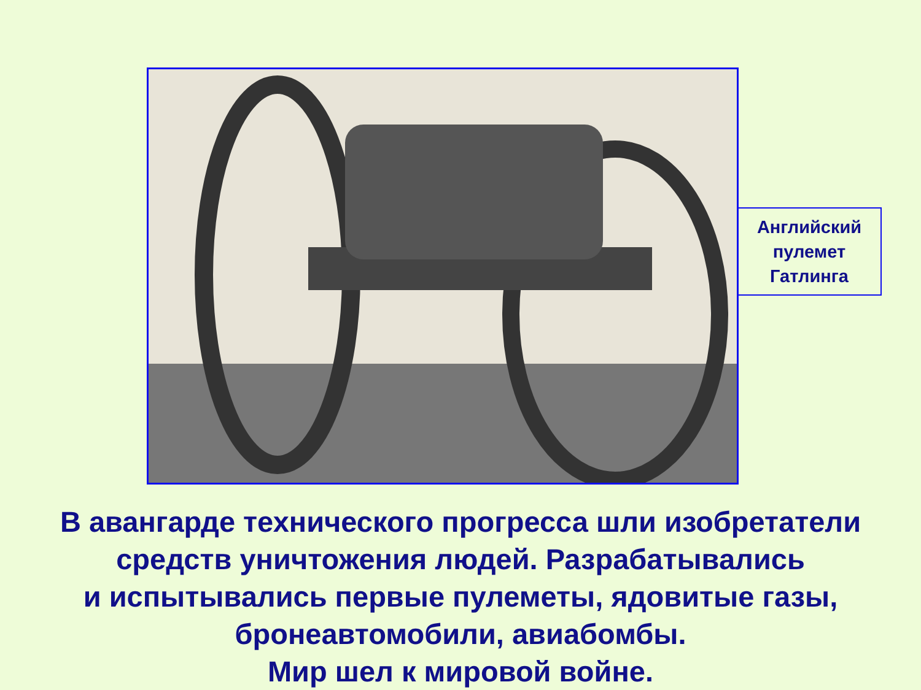Английский
пулемет
Гатлинга
В авангарде технического прогресса шли изобретатели
средств уничтожения людей. Разрабатывались
и испытывались первые пулеметы, ядовитые газы,
бронеавтомобили, авиабомбы.
Мир шел к мировой войне.